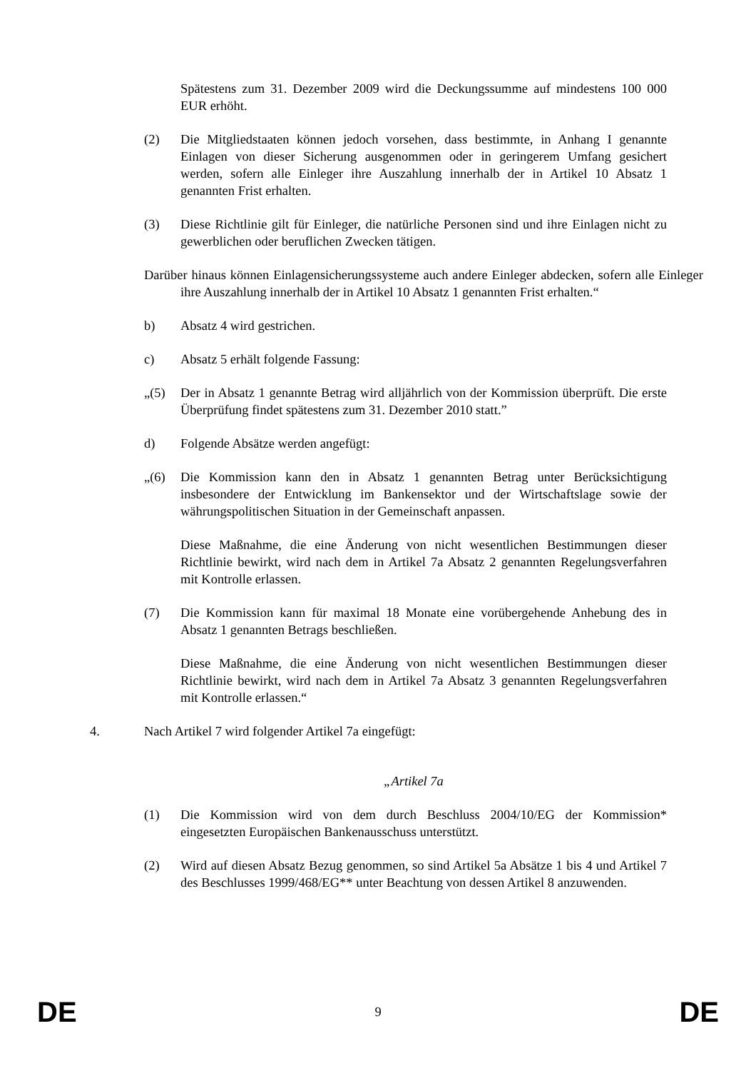Spätestens zum 31. Dezember 2009 wird die Deckungssumme auf mindestens 100 000 EUR erhöht.
(2) Die Mitgliedstaaten können jedoch vorsehen, dass bestimmte, in Anhang I genannte Einlagen von dieser Sicherung ausgenommen oder in geringerem Umfang gesichert werden, sofern alle Einleger ihre Auszahlung innerhalb der in Artikel 10 Absatz 1 genannten Frist erhalten.
(3) Diese Richtlinie gilt für Einleger, die natürliche Personen sind und ihre Einlagen nicht zu gewerblichen oder beruflichen Zwecken tätigen.
Darüber hinaus können Einlagensicherungssysteme auch andere Einleger abdecken, sofern alle Einleger ihre Auszahlung innerhalb der in Artikel 10 Absatz 1 genannten Frist erhalten.“
b) Absatz 4 wird gestrichen.
c) Absatz 5 erhält folgende Fassung:
„(5) Der in Absatz 1 genannte Betrag wird alljährlich von der Kommission überprüft. Die erste Überprüfung findet spätestens zum 31. Dezember 2010 statt.”
d) Folgende Absätze werden angefügt:
„(6) Die Kommission kann den in Absatz 1 genannten Betrag unter Berücksichtigung insbesondere der Entwicklung im Bankensektor und der Wirtschaftslage sowie der währungspolitischen Situation in der Gemeinschaft anpassen.
Diese Maßnahme, die eine Änderung von nicht wesentlichen Bestimmungen dieser Richtlinie bewirkt, wird nach dem in Artikel 7a Absatz 2 genannten Regelungsverfahren mit Kontrolle erlassen.
(7) Die Kommission kann für maximal 18 Monate eine vorübergehende Anhebung des in Absatz 1 genannten Betrags beschließen.
Diese Maßnahme, die eine Änderung von nicht wesentlichen Bestimmungen dieser Richtlinie bewirkt, wird nach dem in Artikel 7a Absatz 3 genannten Regelungsverfahren mit Kontrolle erlassen.“
4. Nach Artikel 7 wird folgender Artikel 7a eingefügt:
„Artikel 7a
(1) Die Kommission wird von dem durch Beschluss 2004/10/EG der Kommission* eingesetzten Europäischen Bankenausschuss unterstützt.
(2) Wird auf diesen Absatz Bezug genommen, so sind Artikel 5a Absätze 1 bis 4 und Artikel 7 des Beschlusses 1999/468/EG** unter Beachtung von dessen Artikel 8 anzuwenden.
DE 9 DE